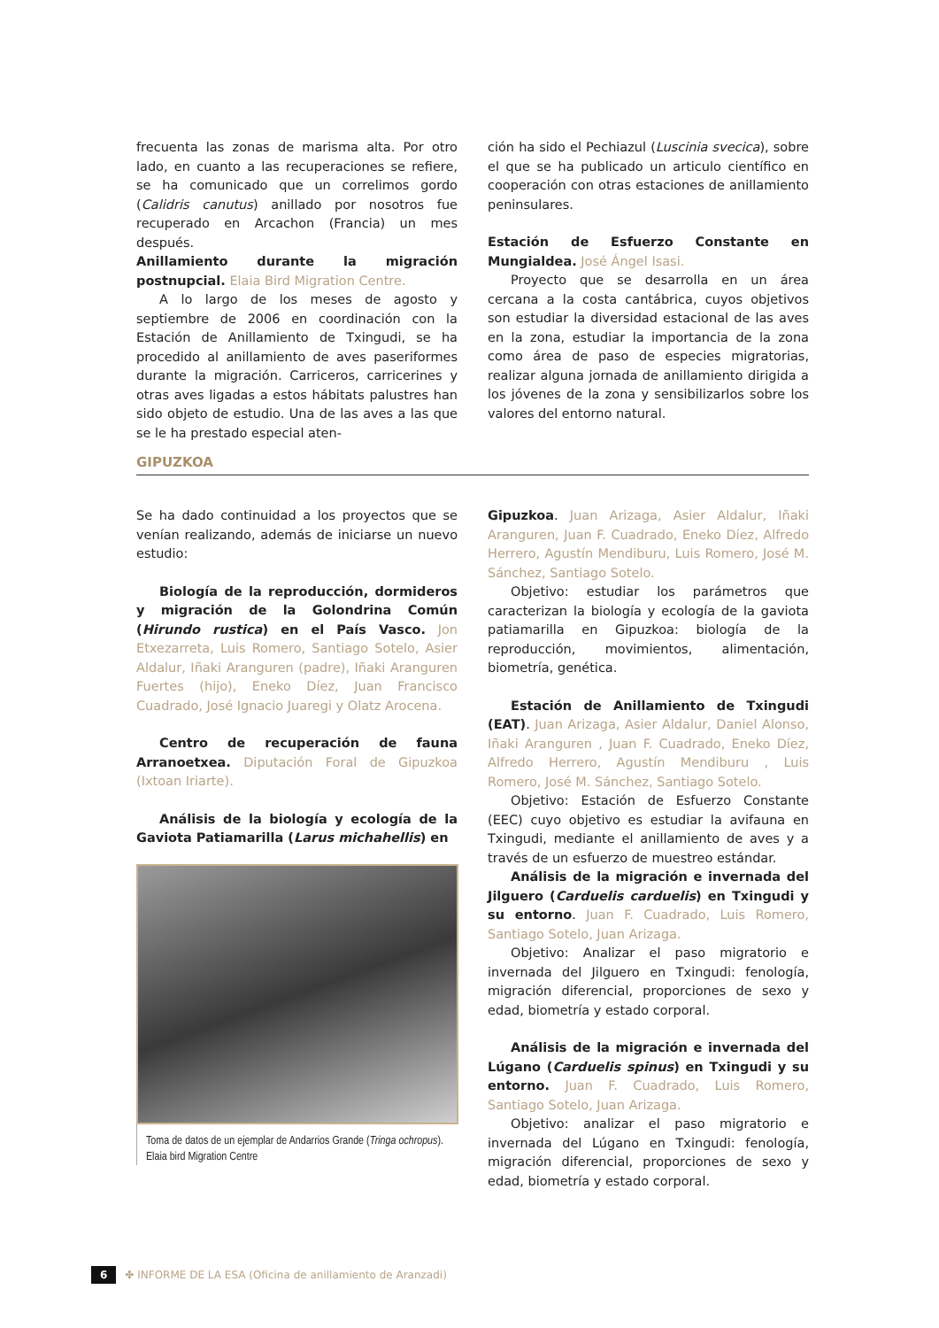frecuenta las zonas de marisma alta. Por otro lado, en cuanto a las recuperaciones se refiere, se ha comunicado que un correlimos gordo (Calidris canutus) anillado por nosotros fue recuperado en Arcachon (Francia) un mes después.
Anillamiento durante la migración postnupcial. Elaia Bird Migration Centre.
A lo largo de los meses de agosto y septiembre de 2006 en coordinación con la Estación de Anillamiento de Txingudi, se ha procedido al anillamiento de aves paseriformes durante la migración. Carriceros, carricerines y otras aves ligadas a estos hábitats palustres han sido objeto de estudio. Una de las aves a las que se le ha prestado especial aten-
ción ha sido el Pechiazul (Luscinia svecica), sobre el que se ha publicado un articulo científico en cooperación con otras estaciones de anillamiento peninsulares.
Estación de Esfuerzo Constante en Mungialdea. José Ángel Isasi.
Proyecto que se desarrolla en un área cercana a la costa cantábrica, cuyos objetivos son estudiar la diversidad estacional de las aves en la zona, estudiar la importancia de la zona como área de paso de especies migratorias, realizar alguna jornada de anillamiento dirigida a los jóvenes de la zona y sensibilizarlos sobre los valores del entorno natural.
GIPUZKOA
Se ha dado continuidad a los proyectos que se venían realizando, además de iniciarse un nuevo estudio:
Biología de la reproducción, dormideros y migración de la Golondrina Común (Hirundo rustica) en el País Vasco. Jon Etxezarreta, Luis Romero, Santiago Sotelo, Asier Aldalur, Iñaki Aranguren (padre), Iñaki Aranguren Fuertes (hijo), Eneko Díez, Juan Francisco Cuadrado, José Ignacio Juaregi y Olatz Arocena.
Centro de recuperación de fauna Arranoetxea. Diputación Foral de Gipuzkoa (Ixtoan Iriarte).
Análisis de la biología y ecología de la Gaviota Patiamarilla (Larus michahellis) en
Toma de datos de un ejemplar de Andarrios Grande (Tringa ochropus). Elaia bird Migration Centre
Gipuzkoa. Juan Arizaga, Asier Aldalur, Iñaki Aranguren, Juan F. Cuadrado, Eneko Díez, Alfredo Herrero, Agustín Mendiburu, Luis Romero, José M. Sánchez, Santiago Sotelo.
Objetivo: estudiar los parámetros que caracterizan la biología y ecología de la gaviota patiamarilla en Gipuzkoa: biología de la reproducción, movimientos, alimentación, biometría, genética.
Estación de Anillamiento de Txingudi (EAT). Juan Arizaga, Asier Aldalur, Daniel Alonso, Iñaki Aranguren , Juan F. Cuadrado, Eneko Díez, Alfredo Herrero, Agustín Mendiburu , Luis Romero, José M. Sánchez, Santiago Sotelo.
Objetivo: Estación de Esfuerzo Constante (EEC) cuyo objetivo es estudiar la avifauna en Txingudi, mediante el anillamiento de aves y a través de un esfuerzo de muestreo estándar.
Análisis de la migración e invernada del Jilguero (Carduelis carduelis) en Txingudi y su entorno. Juan F. Cuadrado, Luis Romero, Santiago Sotelo, Juan Arizaga.
Objetivo: Analizar el paso migratorio e invernada del Jilguero en Txingudi: fenología, migración diferencial, proporciones de sexo y edad, biometría y estado corporal.
Análisis de la migración e invernada del Lúgano (Carduelis spinus) en Txingudi y su entorno. Juan F. Cuadrado, Luis Romero, Santiago Sotelo, Juan Arizaga.
Objetivo: analizar el paso migratorio e invernada del Lúgano en Txingudi: fenología, migración diferencial, proporciones de sexo y edad, biometría y estado corporal.
6 ✤ INFORME DE LA ESA (Oficina de anillamiento de Aranzadi)